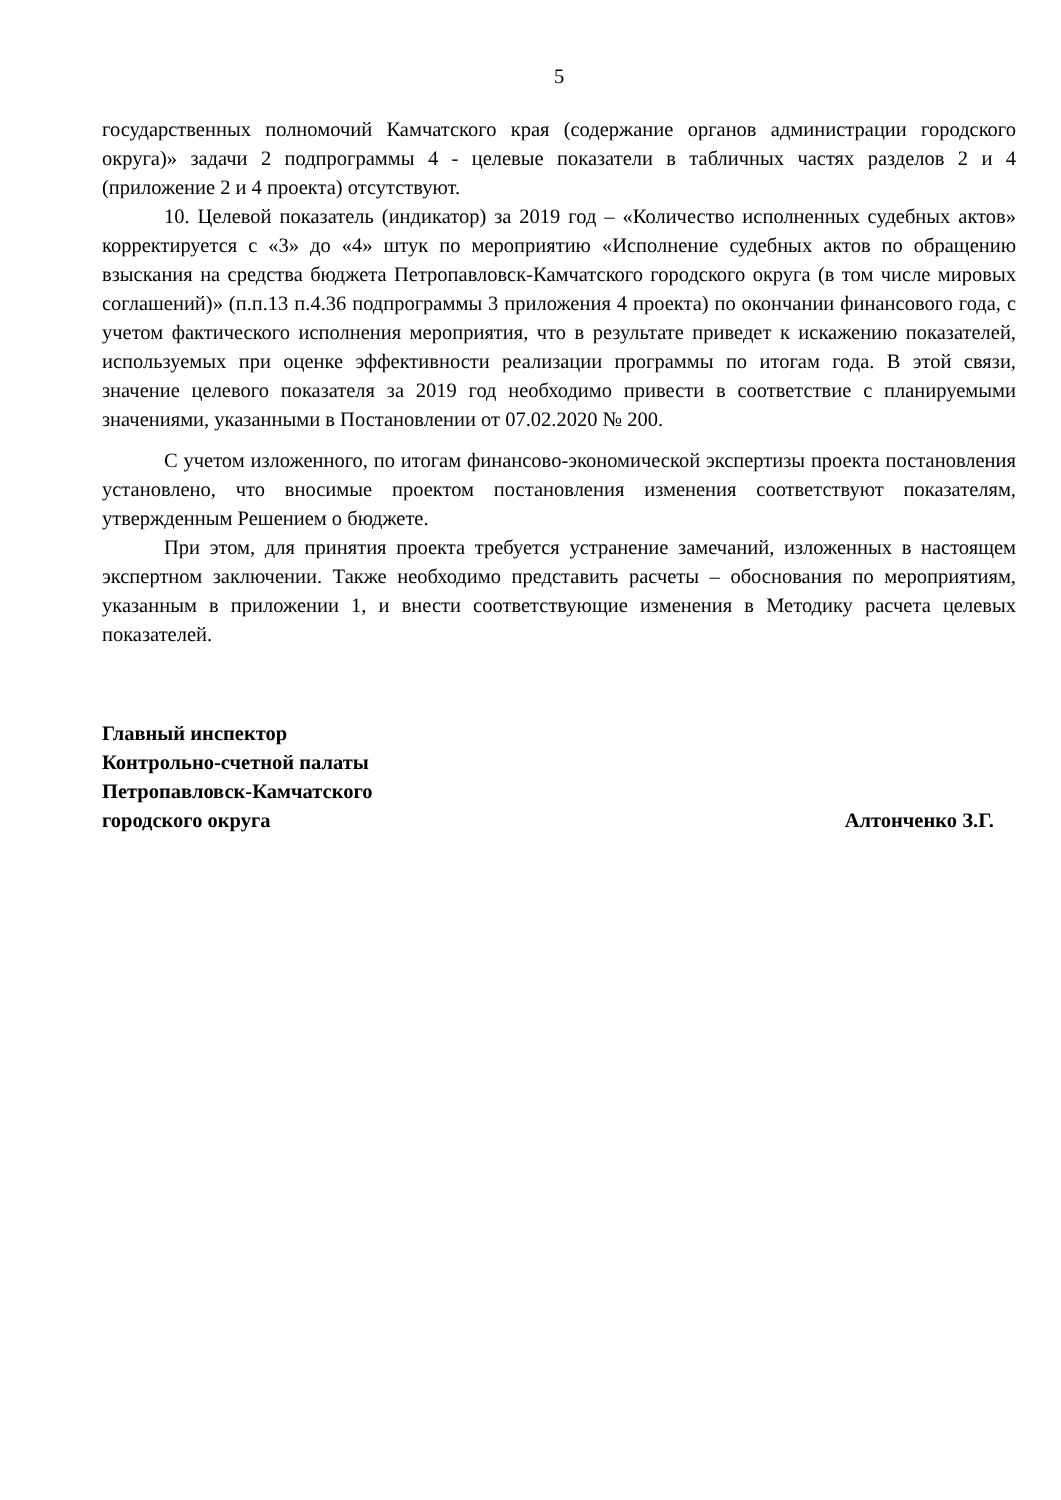5
государственных полномочий Камчатского края (содержание органов администрации городского округа)» задачи 2 подпрограммы 4 - целевые показатели в табличных частях разделов 2 и 4 (приложение 2 и 4 проекта) отсутствуют.
10. Целевой показатель (индикатор) за 2019 год – «Количество исполненных судебных актов» корректируется с «3» до «4» штук по мероприятию «Исполнение судебных актов по обращению взыскания на средства бюджета Петропавловск-Камчатского городского округа (в том числе мировых соглашений)» (п.п.13 п.4.36 подпрограммы 3 приложения 4 проекта) по окончании финансового года, с учетом фактического исполнения мероприятия, что в результате приведет к искажению показателей, используемых при оценке эффективности реализации программы по итогам года. В этой связи, значение целевого показателя за 2019 год необходимо привести в соответствие с планируемыми значениями, указанными в Постановлении от 07.02.2020 № 200.
С учетом изложенного, по итогам финансово-экономической экспертизы проекта постановления установлено, что вносимые проектом постановления изменения соответствуют показателям, утвержденным Решением о бюджете.
При этом, для принятия проекта требуется устранение замечаний, изложенных в настоящем экспертном заключении. Также необходимо представить расчеты – обоснования по мероприятиям, указанным в приложении 1, и внести соответствующие изменения в Методику расчета целевых показателей.
Главный инспектор
Контрольно-счетной палаты
Петропавловск-Камчатского
городского округа
Алтонченко З.Г.